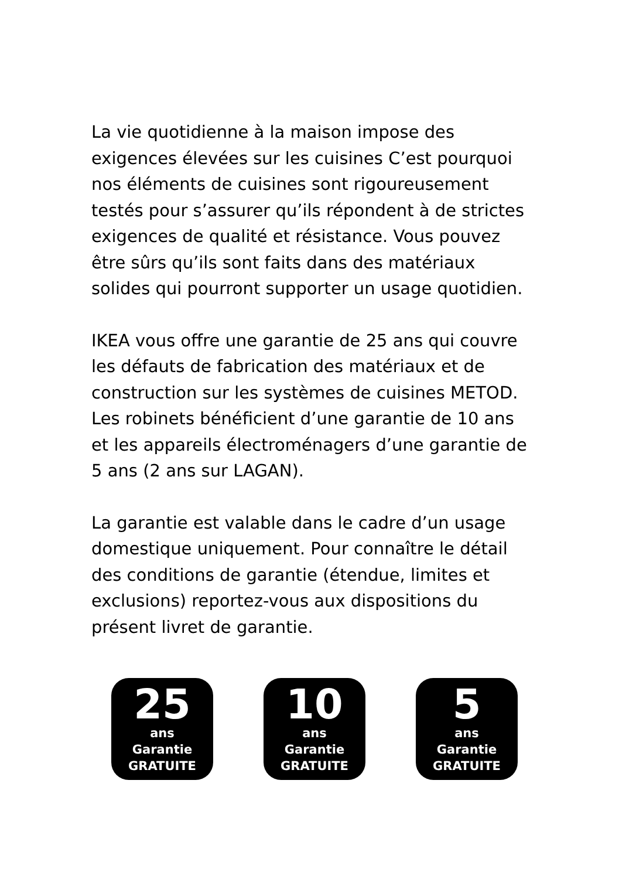La vie quotidienne à la maison impose des exigences élevées sur les cuisines C’est pourquoi nos éléments de cuisines sont rigoureusement testés pour s’assurer qu’ils répondent à de strictes exigences de qualité et résistance. Vous pouvez être sûrs qu’ils sont faits dans des matériaux solides qui pourront supporter un usage quotidien.
IKEA vous offre une garantie de 25 ans qui couvre les défauts de fabrication des matériaux et de construction sur les systèmes de cuisines METOD. Les robinets bénéficient d’une garantie de 10 ans et les appareils électroménagers d’une garantie de 5 ans (2 ans sur LAGAN).
La garantie est valable dans le cadre d’un usage domestique uniquement. Pour connaître le détail des conditions de garantie (étendue, limites et exclusions) reportez-vous aux dispositions du présent livret de garantie.
25
ans
Garantie
GRATUITE
10
ans
Garantie
GRATUITE
5
ans
Garantie
GRATUITE